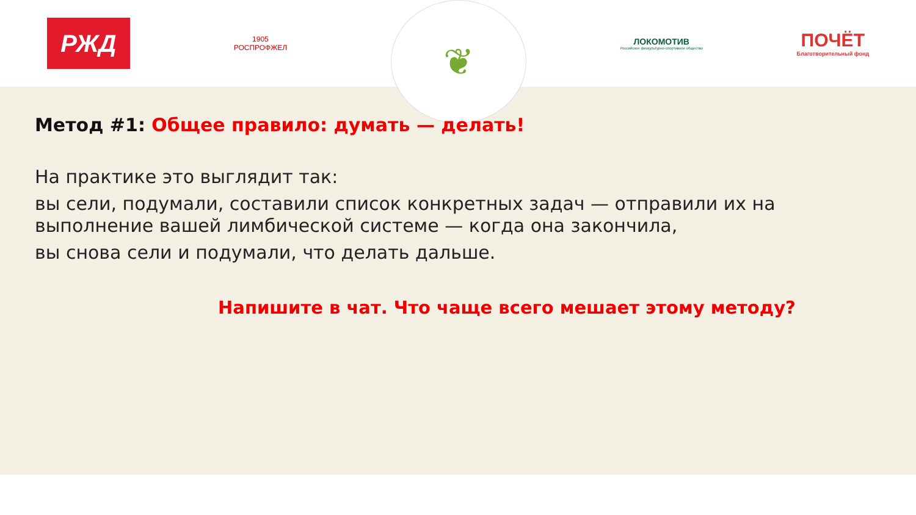РЖД
1905
РОСПРОФЖЕЛ
❦
ЛОКОМОТИВ
Российское физкультурно-спортивное общество
ПОЧЁТ
Благотворительный фонд
Метод #1: Общее правило: думать — делать!
На практике это выглядит так:
вы сели, подумали, составили список конкретных задач — отправили их на выполнение вашей лимбической системе — когда она закончила,
вы снова сели и подумали, что делать дальше.
Напишите в чат. Что чаще всего мешает этому методу?